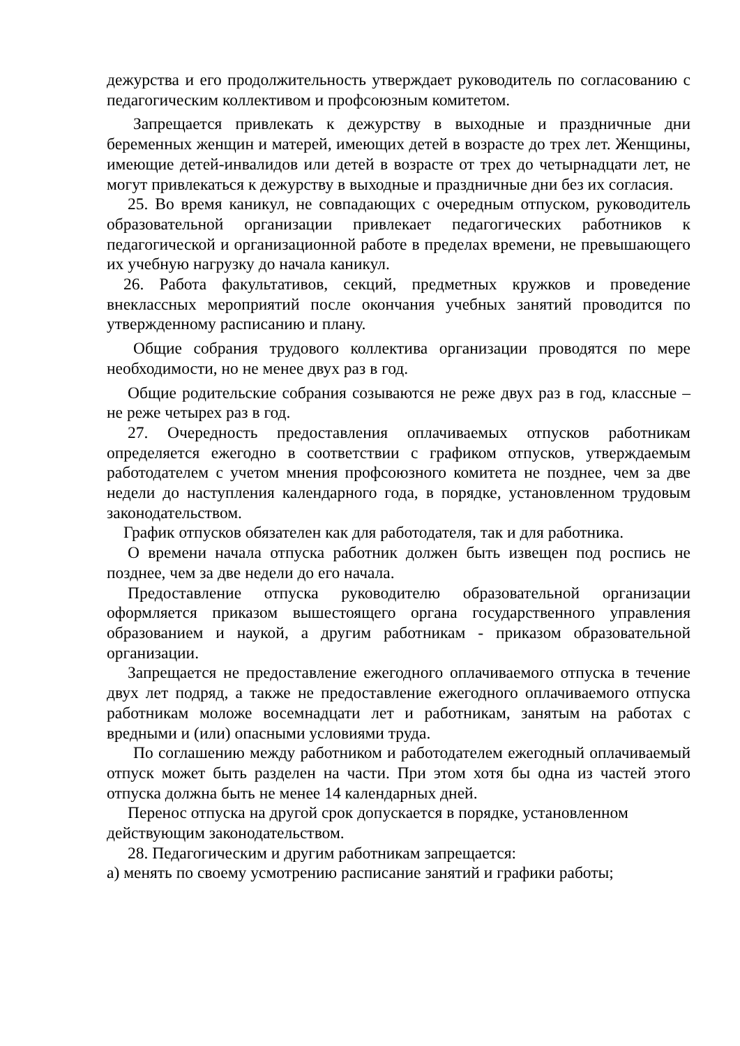дежурства и его продолжительность утверждает руководитель по согласованию с педагогическим коллективом и профсоюзным комитетом.
Запрещается привлекать к дежурству в выходные и праздничные дни беременных женщин и матерей, имеющих детей в возрасте до трех лет. Женщины, имеющие детей-инвалидов или детей в возрасте от трех до четырнадцати лет, не могут привлекаться к дежурству в выходные и праздничные дни без их согласия.
25. Во время каникул, не совпадающих с очередным отпуском, руководитель образовательной организации привлекает педагогических работников к педагогической и организационной работе в пределах времени, не превышающего их учебную нагрузку до начала каникул.
26. Работа факультативов, секций, предметных кружков и проведение внеклассных мероприятий после окончания учебных занятий проводится по утвержденному расписанию и плану.
Общие собрания трудового коллектива организации проводятся по мере необходимости, но не менее двух раз в год.
Общие родительские собрания созываются не реже двух раз в год, классные – не реже четырех раз в год.
27. Очередность предоставления оплачиваемых отпусков работникам определяется ежегодно в соответствии с графиком отпусков, утверждаемым работодателем с учетом мнения профсоюзного комитета не позднее, чем за две недели до наступления календарного года, в порядке, установленном трудовым законодательством.
График отпусков обязателен как для работодателя, так и для работника.
О времени начала отпуска работник должен быть извещен под роспись не позднее, чем за две недели до его начала.
Предоставление отпуска руководителю образовательной организации оформляется приказом вышестоящего органа государственного управления образованием и наукой, а другим работникам - приказом образовательной организации.
Запрещается не предоставление ежегодного оплачиваемого отпуска в течение двух лет подряд, а также не предоставление ежегодного оплачиваемого отпуска работникам моложе восемнадцати лет и работникам, занятым на работах с вредными и (или) опасными условиями труда.
По соглашению между работником и работодателем ежегодный оплачиваемый отпуск может быть разделен на части. При этом хотя бы одна из частей этого отпуска должна быть не менее 14 календарных дней.
Перенос отпуска на другой срок допускается в порядке, установленном
действующим законодательством.
28. Педагогическим и другим работникам запрещается:
а) менять по своему усмотрению расписание занятий и графики работы;